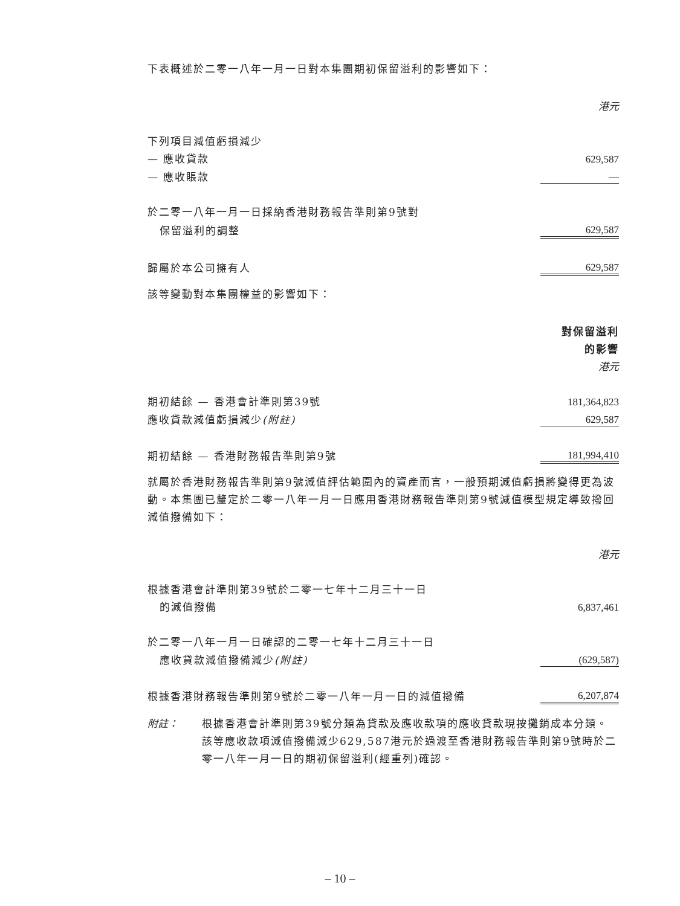下表概述於二零一八年一月一日對本集團期初保留溢利的影響如下：
| | 港元 |
| 下列項目減值虧損減少 | |
| — 應收貸款 | 629,587 |
| — 應收賬款 | — |
| 於二零一八年一月一日採納香港財務報告準則第9號對 | |
| 保留溢利的調整 | 629,587 |
| 歸屬於本公司擁有人 | 629,587 |
該等變動對本集團權益的影響如下：
| | 對保留溢利 |
| | 的影響 |
| | 港元 |
| 期初結餘 — 香港會計準則第39號 | 181,364,823 |
| 應收貸款減值虧損減少 (附註) | 629,587 |
| 期初結餘 — 香港財務報告準則第9號 | 181,994,410 |
就屬於香港財務報告準則第9號減值評估範圍內的資產而言，一般預期減值虧損將變得更為波動。本集團已釐定於二零一八年一月一日應用香港財務報告準則第9號減值模型規定導致撥回減值撥備如下：
| | 港元 |
| 根據香港會計準則第39號於二零一七年十二月三十一日 | |
| 的減值撥備 | 6,837,461 |
| 於二零一八年一月一日確認的二零一七年十二月三十一日 | |
| 應收貸款減值撥備減少 (附註) | (629,587) |
| 根據香港財務報告準則第9號於二零一八年一月一日的減值撥備 | 6,207,874 |
附註：
根據香港會計準則第39號分類為貸款及應收款項的應收貸款現按攤銷成本分類。該等應收款項減值撥備減少629,587港元於過渡至香港財務報告準則第9號時於二零一八年一月一日的期初保留溢利(經重列)確認。
– 10 –